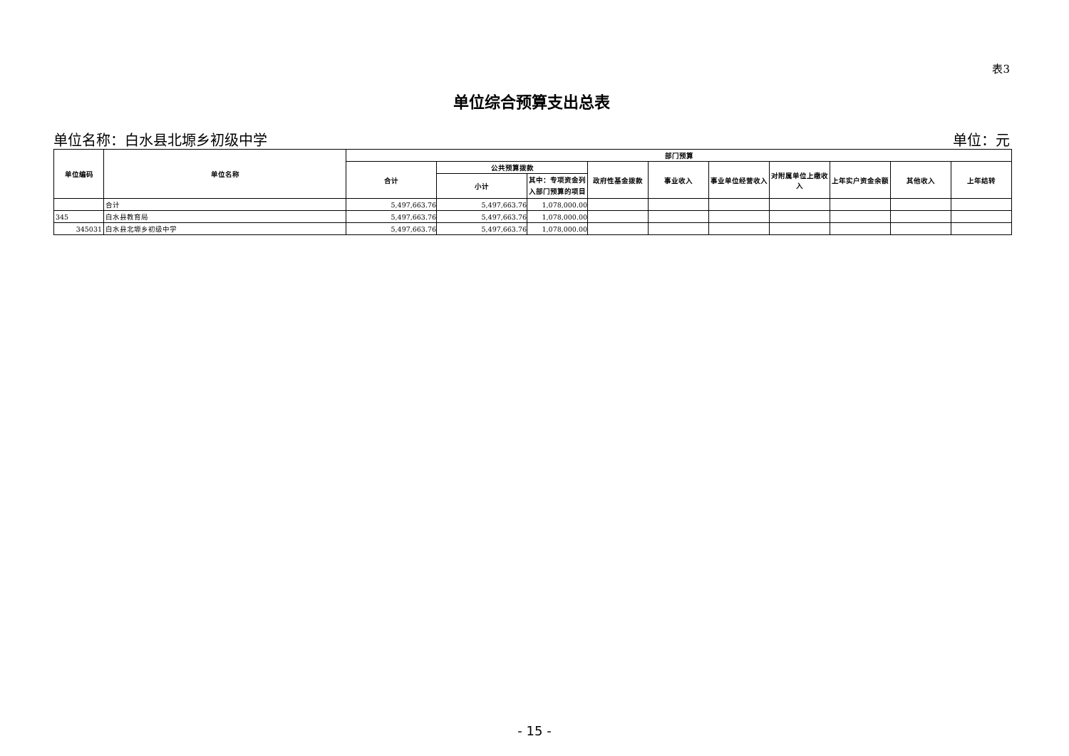表3
单位综合预算支出总表
单位名称：白水县北塬乡初级中学 单位：元
| 单位编码 | 单位名称 | 部门预算 | | | | | | | | | |
| --- | --- | --- | --- | --- | --- | --- | --- | --- | --- | --- | --- |
| | | 合计 | 公共预算拨款 | | 政府性基金拨款 | 事业收入 | 事业单位经营收入 | 对附属单位上缴收入 | 上年实户资金余额 | 其他收入 | 上年结转 |
| | | | 小计 | 其中：专项资金列入部门预算的项目 | | | | | | | |
| | 合计 | 5,497,663.76 | 5,497,663.76 | 1,078,000.00 | | | | | | | |
| 345 | 白水县教育局 | 5,497,663.76 | 5,497,663.76 | 1,078,000.00 | | | | | | | |
| 345031 | 白水县北塬乡初级中学 | 5,497,663.76 | 5,497,663.76 | 1,078,000.00 | | | | | | | |
- 15 -